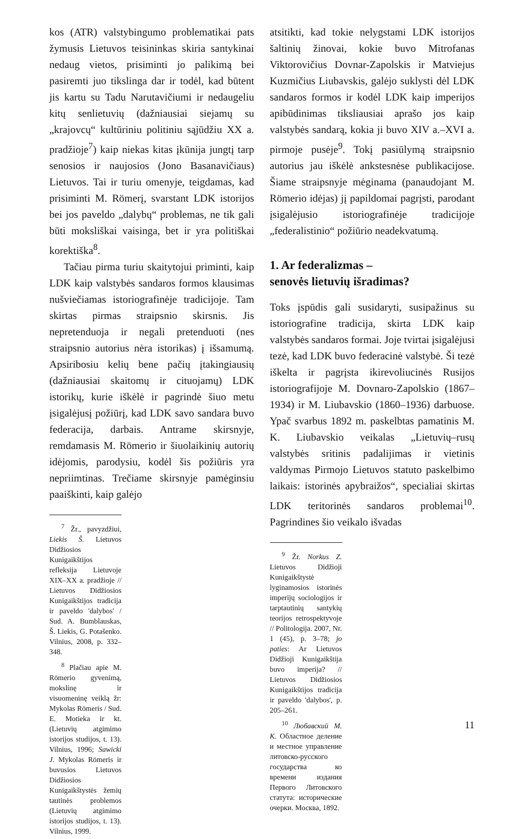kos (ATR) valstybingumo problematikai pats žymusis Lietuvos teisininkas skiria santykinai nedaug vietos, prisiminti jo palikimą bei pasiremti juo tikslinga dar ir todėl, kad būtent jis kartu su Tadu Narutavičiumi ir nedaugeliu kitų senlietuvių (dažniausiai siejamų su „krajovcų“ kultūriniu politiniu sąjūdžiu XX a. pradžioje<sup>7</sup>) kaip niekas kitas įkūnija jungtį tarp senosios ir naujosios (Jono Basanavičiaus) Lietuvos. Tai ir turiu omenyje, teigdamas, kad prisiminti M. Römerį, svarstant LDK istorijos bei jos paveldo „dalybų“ problemas, ne tik gali būti moksliškai vaisinga, bet ir yra politiškai korektiška<sup>8</sup>.
Tačiau pirma turiu skaitytojui priminti, kaip LDK kaip valstybės sandaros formos klausimas nušviečiamas istoriografinėje tradicijoje. Tam skirtas pirmas straipsnio skirsnis. Jis nepretenduoja ir negali pretenduoti (nes straipsnio autorius nėra istorikas) į išsamumą. Apsiribosiu kelių bene pačių įtakingiausių (dažniausiai skaitomų ir cituojamų) LDK istorikų, kurie iškėlė ir pagrindė šiuo metu įsigalėjusį požiūrį, kad LDK savo sandara buvo federacija, darbais. Antrame skirsnyje, remdamasis M. Römerio ir šiuolaikinių autorių idėjomis, parodysiu, kodėl šis požiūris yra nepriimtinas. Trečiame skirsnyje pamėginsiu paaiškinti, kaip galėjo
<sup>7</sup> Žr., pavyzdžiui, Liekis Š. Lietuvos Didžiosios Kunigaikštijos refleksija Lietuvoje XIX–XX a. pradžioje // Lietuvos Didžiosios Kunigaikštijos tradicija ir paveldo 'dalybos' / Sud. A. Bumblauskas, Š. Liekis, G. Potašenko. Vilnius, 2008, p. 332–348.
<sup>8</sup> Plačiau apie M. Römerio gyvenimą, mokslinę ir visuomeninę veiklą žr: Mykolas Römeris / Sud. E. Motieka ir kt. (Lietuvių atgimimo istorijos studijos, t. 13). Vilnius, 1996; Sawicki J. Mykolas Römeris ir buvusios Lietuvos Didžiosios Kunigaikštystės žemių tautinės problemos (Lietuvių atgimimo istorijos studijos, t. 13). Vilnius, 1999.
atsitikti, kad tokie nelygstami LDK istorijos šaltinių žinovai, kokie buvo Mitrofanas Viktorovičius Dovnar-Zapolskis ir Matviejus Kuzmičius Liubavskis, galėjo suklysti dėl LDK sandaros formos ir kodėl LDK kaip imperijos apibūdinimas tiksliausiai aprašo jos kaip valstybės sandarą, kokia ji buvo XIV a.–XVI a. pirmoje pusėje<sup>9</sup>. Tokį pasiūlymą straipsnio autorius jau iškėlė ankstesnėse publikacijose. Šiame straipsnyje mėginama (panaudojant M. Römerio idėjas) jį papildomai pagrįsti, parodant įsigalėjusio istoriografinėje tradicijoje „federalistinio“ požiūrio neadekvatumą.
1. Ar federalizmas –
senovės lietuvių išradimas?
Toks įspūdis gali susidaryti, susipažinus su istoriografine tradicija, skirta LDK kaip valstybės sandaros formai. Joje tvirtai įsigalėjusi tezė, kad LDK buvo federacinė valstybė. Ši tezė iškelta ir pagrįsta ikirevoliucinės Rusijos istoriografijoje M. Dovnaro-Zapolskio (1867–1934) ir M. Liubavskio (1860–1936) darbuose. Ypač svarbus 1892 m. paskelbtas pamatinis M. K. Liubavskio veikalas „Lietuvių–rusų valstybės sritinis padalijimas ir vietinis valdymas Pirmojo Lietuvos statuto paskelbimo laikais: istorinės apybraižos“, specialiai skirtas LDK teritorinės sandaros problemai<sup>10</sup>. Pagrindines šio veikalo išvadas
<sup>9</sup> Žr. Norkus Z. Lietuvos Didžioji Kunigaikštystė lyginamosios istorinės imperijų sociologijos ir tarptautinių santykių teorijos retrospektyvoje // Politologija. 2007, Nr. 1 (45), p. 3–78; jo paties: Ar Lietuvos Didžioji Kunigaikštija buvo imperija? // Lietuvos Didžiosios Kunigaikštijos tradicija ir paveldo 'dalybos', p. 205–261.
<sup>10</sup> Любавский М. К. Областное деление и местное управление литовско-русского государства ко времени издания Первого Литовского статута: исторические очерки. Москва, 1892.
11